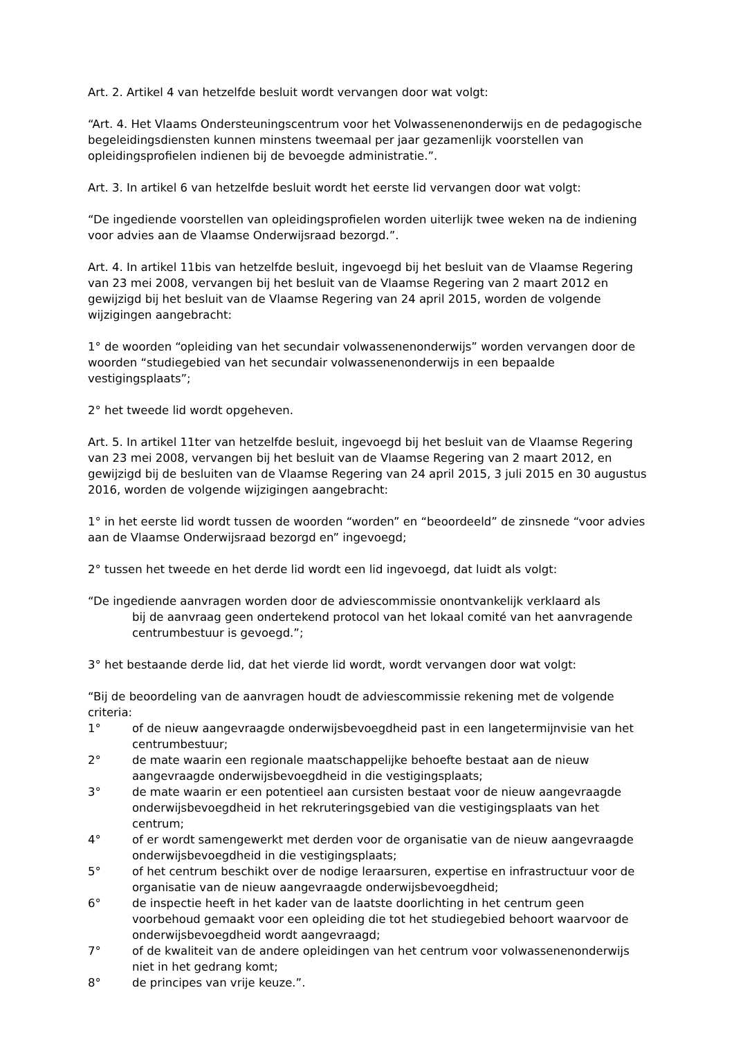Art. 2. Artikel 4 van hetzelfde besluit wordt vervangen door wat volgt:
“Art. 4. Het Vlaams Ondersteuningscentrum voor het Volwassenenonderwijs en de pedagogische begeleidingsdiensten kunnen minstens tweemaal per jaar gezamenlijk voorstellen van opleidingsprofielen indienen bij de bevoegde administratie.”.
Art. 3. In artikel 6 van hetzelfde besluit wordt het eerste lid vervangen door wat volgt:
“De ingediende voorstellen van opleidingsprofielen worden uiterlijk twee weken na de indiening voor advies aan de Vlaamse Onderwijsraad bezorgd.”.
Art. 4. In artikel 11bis van hetzelfde besluit, ingevoegd bij het besluit van de Vlaamse Regering van 23 mei 2008, vervangen bij het besluit van de Vlaamse Regering van 2 maart 2012 en gewijzigd bij het besluit van de Vlaamse Regering van 24 april 2015, worden de volgende wijzigingen aangebracht:
1° de woorden “opleiding van het secundair volwassenenonderwijs” worden vervangen door de woorden “studiegebied van het secundair volwassenenonderwijs in een bepaalde vestigingsplaats”;
2° het tweede lid wordt opgeheven.
Art. 5. In artikel 11ter van hetzelfde besluit, ingevoegd bij het besluit van de Vlaamse Regering van 23 mei 2008, vervangen bij het besluit van de Vlaamse Regering van 2 maart 2012, en gewijzigd bij de besluiten van de Vlaamse Regering van 24 april 2015, 3 juli 2015 en 30 augustus 2016, worden de volgende wijzigingen aangebracht:
1° in het eerste lid wordt tussen de woorden “worden” en “beoordeeld” de zinsnede “voor advies aan de Vlaamse Onderwijsraad bezorgd en” ingevoegd;
2° tussen het tweede en het derde lid wordt een lid ingevoegd, dat luidt als volgt:
“De ingediende aanvragen worden door de adviescommissie onontvankelijk verklaard als
bij de aanvraag geen ondertekend protocol van het lokaal comité van het aanvragende centrumbestuur is gevoegd.”;
3° het bestaande derde lid, dat het vierde lid wordt, wordt vervangen door wat volgt:
“Bij de beoordeling van de aanvragen houdt de adviescommissie rekening met de volgende criteria:
1° of de nieuw aangevraagde onderwijsbevoegdheid past in een langetermijnvisie van het centrumbestuur;
2° de mate waarin een regionale maatschappelijke behoefte bestaat aan de nieuw aangevraagde onderwijsbevoegdheid in die vestigingsplaats;
3° de mate waarin er een potentieel aan cursisten bestaat voor de nieuw aangevraagde onderwijsbevoegdheid in het rekruteringsgebied van die vestigingsplaats van het centrum;
4° of er wordt samengewerkt met derden voor de organisatie van de nieuw aangevraagde onderwijsbevoegdheid in die vestigingsplaats;
5° of het centrum beschikt over de nodige leraarsuren, expertise en infrastructuur voor de organisatie van de nieuw aangevraagde onderwijsbevoegdheid;
6° de inspectie heeft in het kader van de laatste doorlichting in het centrum geen voorbehoud gemaakt voor een opleiding die tot het studiegebied behoort waarvoor de onderwijsbevoegdheid wordt aangevraagd;
7° of de kwaliteit van de andere opleidingen van het centrum voor volwassenenonderwijs niet in het gedrang komt;
8° de principes van vrije keuze.”.